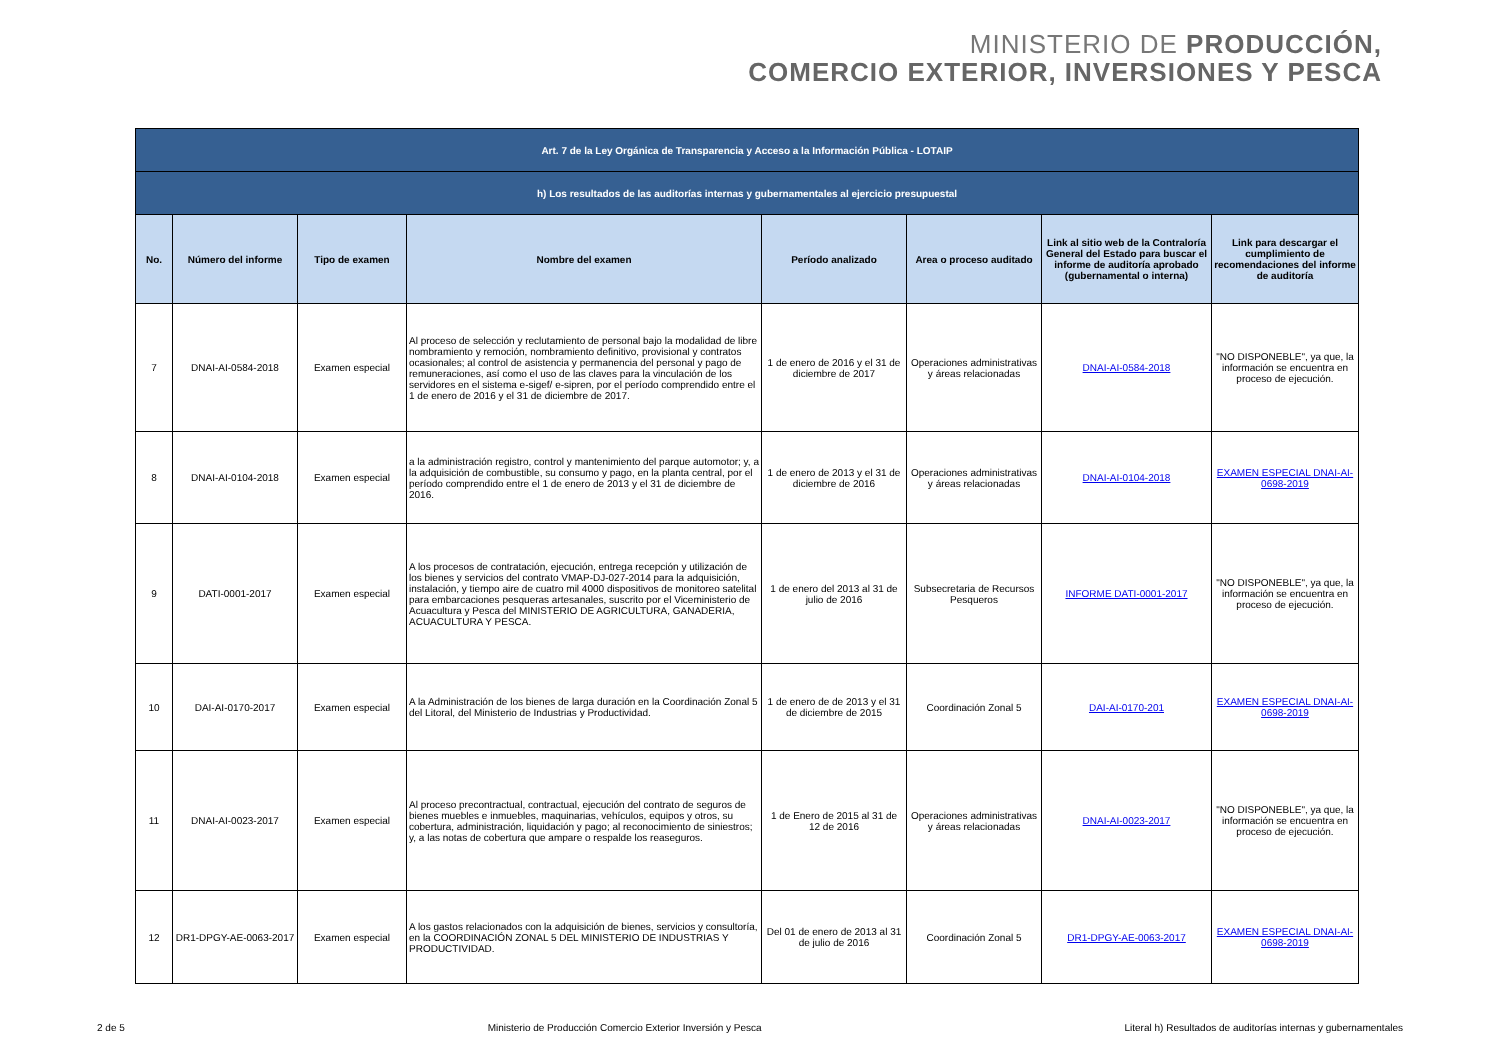MINISTERIO DE PRODUCCIÓN,
COMERCIO EXTERIOR, INVERSIONES Y PESCA
| Art. 7 de la Ley Orgánica de Transparencia y Acceso a la Información Pública - LOTAIP | | | | | | | |
| h) Los resultados de las auditorías internas y gubernamentales al ejercicio presupuestal | | | | | | | |
| No. | Número del informe | Tipo de examen | Nombre del examen | Período analizado | Area o proceso auditado | Link al sitio web de la Contraloría General del Estado para buscar el informe de auditoría aprobado (gubernamental o interna) | Link para descargar el cumplimiento de recomendaciones del informe de auditoría |
| 7 | DNAI-AI-0584-2018 | Examen especial | Al proceso de selección y reclutamiento de personal bajo la modalidad de libre nombramiento y remoción, nombramiento definitivo, provisional y contratos ocasionales; al control de asistencia y permanencia del personal y pago de remuneraciones, así como el uso de las claves para la vinculación de los servidores en el sistema e-sigef/ e-sipren, por el período comprendido entre el 1 de enero de 2016 y el 31 de diciembre de 2017. | 1 de enero de 2016 y el 31 de diciembre de 2017 | Operaciones administrativas y áreas relacionadas | DNAI-AI-0584-2018 | "NO DISPONEBLE", ya que, la información se encuentra en proceso de ejecución. |
| 8 | DNAI-AI-0104-2018 | Examen especial | a la administración registro, control y mantenimiento del parque automotor; y, a la adquisición de combustible, su consumo y pago, en la planta central, por el período comprendido entre el 1 de enero de 2013 y el 31 de diciembre de 2016. | 1 de enero de 2013 y el 31 de diciembre de 2016 | Operaciones administrativas y áreas relacionadas | DNAI-AI-0104-2018 | EXAMEN ESPECIAL DNAI-AI-0698-2019 |
| 9 | DATI-0001-2017 | Examen especial | A los procesos de contratación, ejecución, entrega recepción y utilización de los bienes y servicios del contrato VMAP-DJ-027-2014 para la adquisición, instalación, y tiempo aire de cuatro mil 4000 dispositivos de monitoreo satelital para embarcaciones pesqueras artesanales, suscrito por el Viceministerio de Acuacultura y Pesca del MINISTERIO DE AGRICULTURA, GANADERIA, ACUACULTURA Y PESCA. | 1 de enero del 2013 al 31 de julio de 2016 | Subsecretaria de Recursos Pesqueros | INFORME DATI-0001-2017 | "NO DISPONEBLE", ya que, la información se encuentra en proceso de ejecución. |
| 10 | DAI-AI-0170-2017 | Examen especial | A la Administración de los bienes de larga duración en la Coordinación Zonal 5 del Litoral, del Ministerio de Industrias y Productividad. | 1 de enero de de 2013 y el 31 de diciembre de 2015 | Coordinación Zonal 5 | DAI-AI-0170-201 | EXAMEN ESPECIAL DNAI-AI-0698-2019 |
| 11 | DNAI-AI-0023-2017 | Examen especial | Al proceso precontractual, contractual, ejecución del contrato de seguros de bienes muebles e inmuebles, maquinarias, vehículos, equipos y otros, su cobertura, administración, liquidación y pago; al reconocimiento de siniestros; y, a las notas de cobertura que ampare o respalde los reaseguros. | 1 de Enero de 2015 al 31 de 12 de 2016 | Operaciones administrativas y áreas relacionadas | DNAI-AI-0023-2017 | "NO DISPONEBLE", ya que, la información se encuentra en proceso de ejecución. |
| 12 | DR1-DPGY-AE-0063-2017 | Examen especial | A los gastos relacionados con la adquisición de bienes, servicios y consultoría, en la COORDINACIÓN ZONAL 5 DEL MINISTERIO DE INDUSTRIAS Y PRODUCTIVIDAD. | Del 01 de enero de 2013 al 31 de julio de 2016 | Coordinación Zonal 5 | DR1-DPGY-AE-0063-2017 | EXAMEN ESPECIAL DNAI-AI-0698-2019 |
2 de 5 Ministerio de Producción Comercio Exterior Inversión y Pesca Literal h) Resultados de auditorías internas y gubernamentales